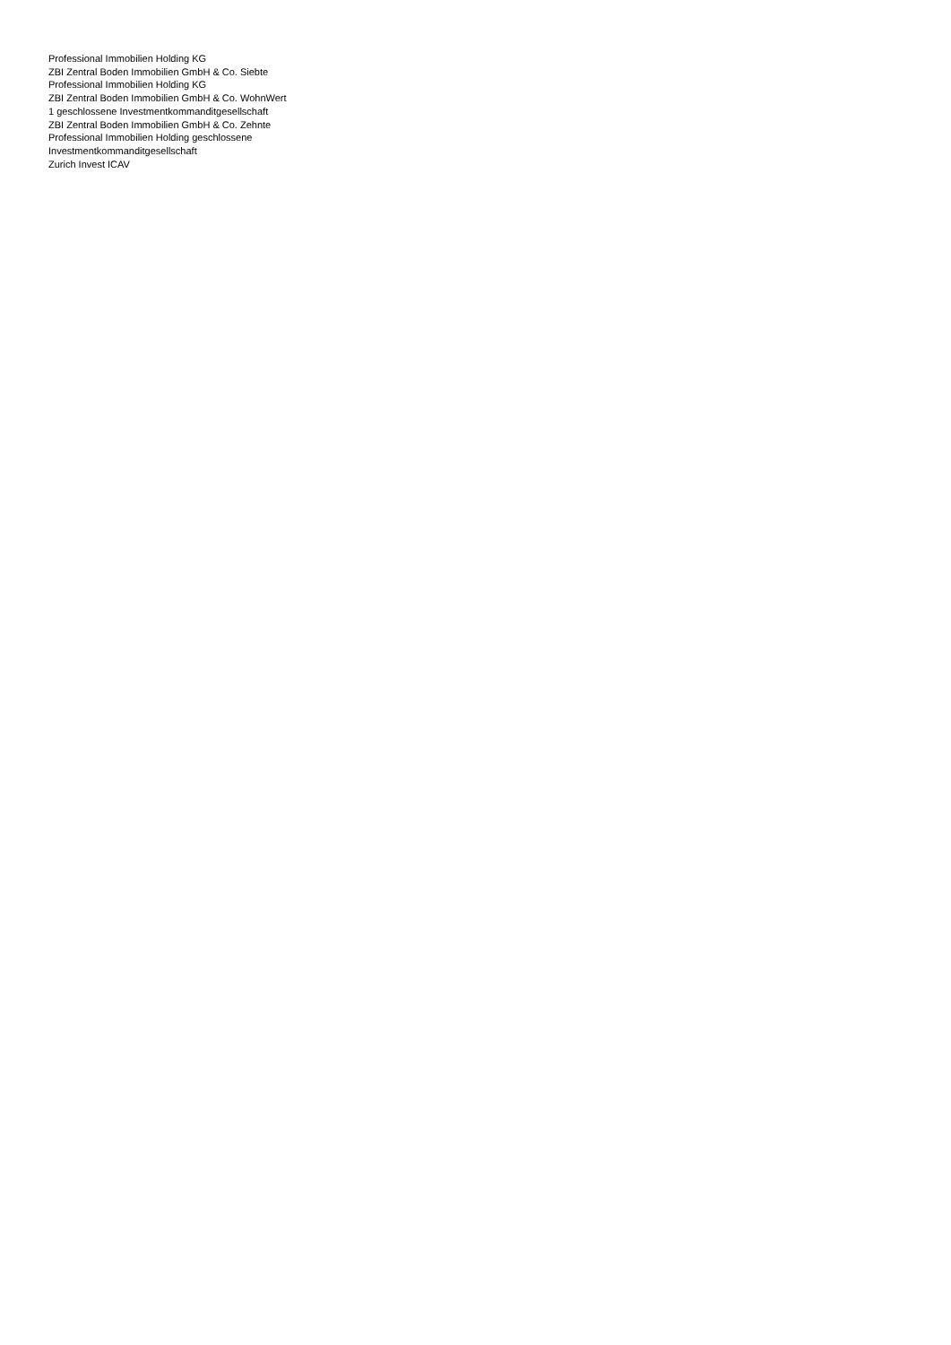Professional Immobilien Holding KG
ZBI Zentral Boden Immobilien GmbH & Co. Siebte
Professional Immobilien Holding KG
ZBI Zentral Boden Immobilien GmbH & Co. WohnWert
1 geschlossene Investmentkommanditgesellschaft
ZBI Zentral Boden Immobilien GmbH & Co. Zehnte
Professional Immobilien Holding geschlossene
Investmentkommanditgesellschaft
Zurich Invest ICAV